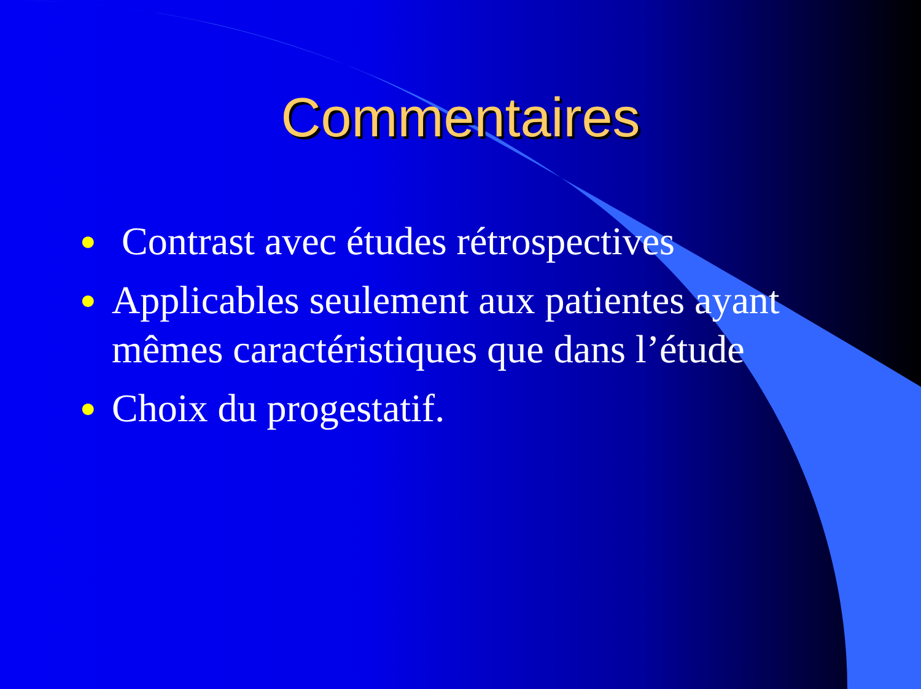Commentaires
● Contrast avec études rétrospectives
● Applicables seulement aux patientes ayant mêmes caractéristiques que dans l’étude
● Choix du progestatif.